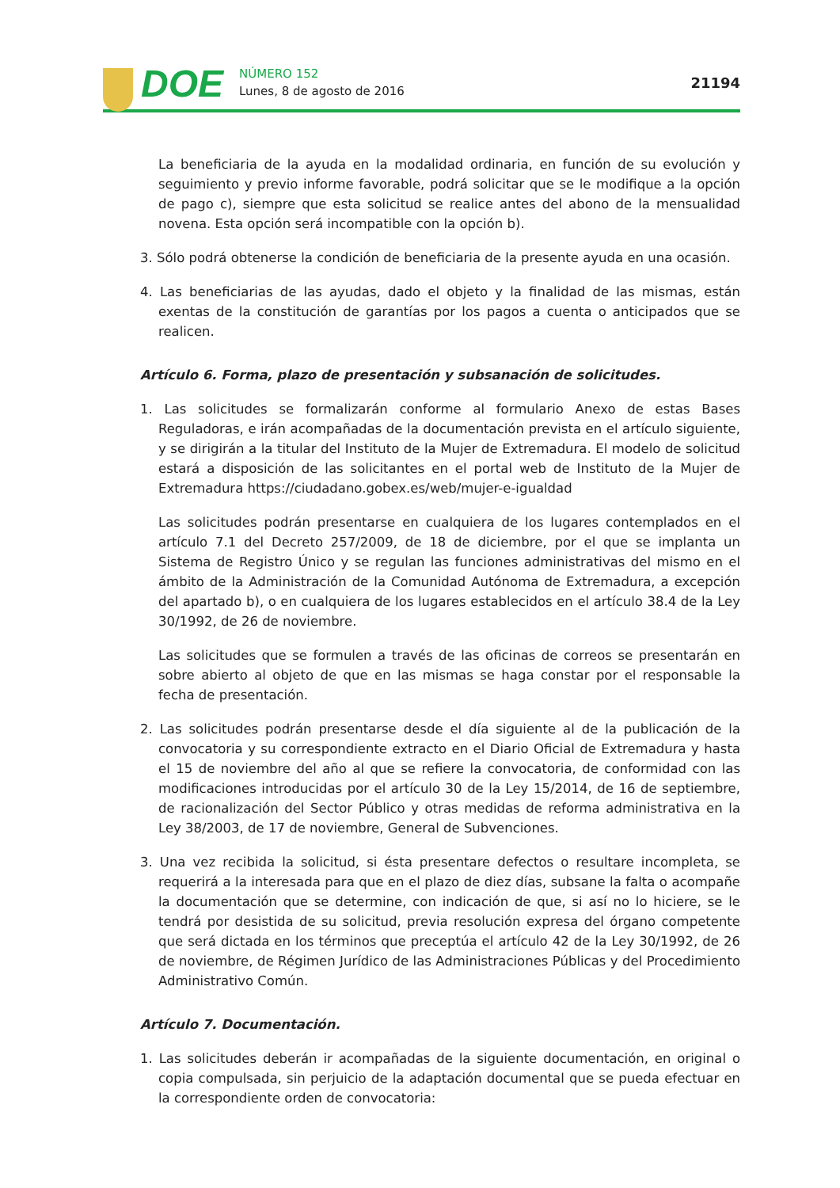DOE
NÚMERO 152
Lunes, 8 de agosto de 2016
21194
La beneficiaria de la ayuda en la modalidad ordinaria, en función de su evolución y seguimiento y previo informe favorable, podrá solicitar que se le modifique a la opción de pago c), siempre que esta solicitud se realice antes del abono de la mensualidad novena. Esta opción será incompatible con la opción b).
3. Sólo podrá obtenerse la condición de beneficiaria de la presente ayuda en una ocasión.
4. Las beneficiarias de las ayudas, dado el objeto y la finalidad de las mismas, están exentas de la constitución de garantías por los pagos a cuenta o anticipados que se realicen.
Artículo 6. Forma, plazo de presentación y subsanación de solicitudes.
1. Las solicitudes se formalizarán conforme al formulario Anexo de estas Bases Reguladoras, e irán acompañadas de la documentación prevista en el artículo siguiente, y se dirigirán a la titular del Instituto de la Mujer de Extremadura. El modelo de solicitud estará a disposición de las solicitantes en el portal web de Instituto de la Mujer de Extremadura https://ciudadano.gobex.es/web/mujer-e-igualdad
Las solicitudes podrán presentarse en cualquiera de los lugares contemplados en el artículo 7.1 del Decreto 257/2009, de 18 de diciembre, por el que se implanta un Sistema de Registro Único y se regulan las funciones administrativas del mismo en el ámbito de la Administración de la Comunidad Autónoma de Extremadura, a excepción del apartado b), o en cualquiera de los lugares establecidos en el artículo 38.4 de la Ley 30/1992, de 26 de noviembre.
Las solicitudes que se formulen a través de las oficinas de correos se presentarán en sobre abierto al objeto de que en las mismas se haga constar por el responsable la fecha de presentación.
2. Las solicitudes podrán presentarse desde el día siguiente al de la publicación de la convocatoria y su correspondiente extracto en el Diario Oficial de Extremadura y hasta el 15 de noviembre del año al que se refiere la convocatoria, de conformidad con las modificaciones introducidas por el artículo 30 de la Ley 15/2014, de 16 de septiembre, de racionalización del Sector Público y otras medidas de reforma administrativa en la Ley 38/2003, de 17 de noviembre, General de Subvenciones.
3. Una vez recibida la solicitud, si ésta presentare defectos o resultare incompleta, se requerirá a la interesada para que en el plazo de diez días, subsane la falta o acompañe la documentación que se determine, con indicación de que, si así no lo hiciere, se le tendrá por desistida de su solicitud, previa resolución expresa del órgano competente que será dictada en los términos que preceptúa el artículo 42 de la Ley 30/1992, de 26 de noviembre, de Régimen Jurídico de las Administraciones Públicas y del Procedimiento Administrativo Común.
Artículo 7. Documentación.
1. Las solicitudes deberán ir acompañadas de la siguiente documentación, en original o copia compulsada, sin perjuicio de la adaptación documental que se pueda efectuar en la correspondiente orden de convocatoria: